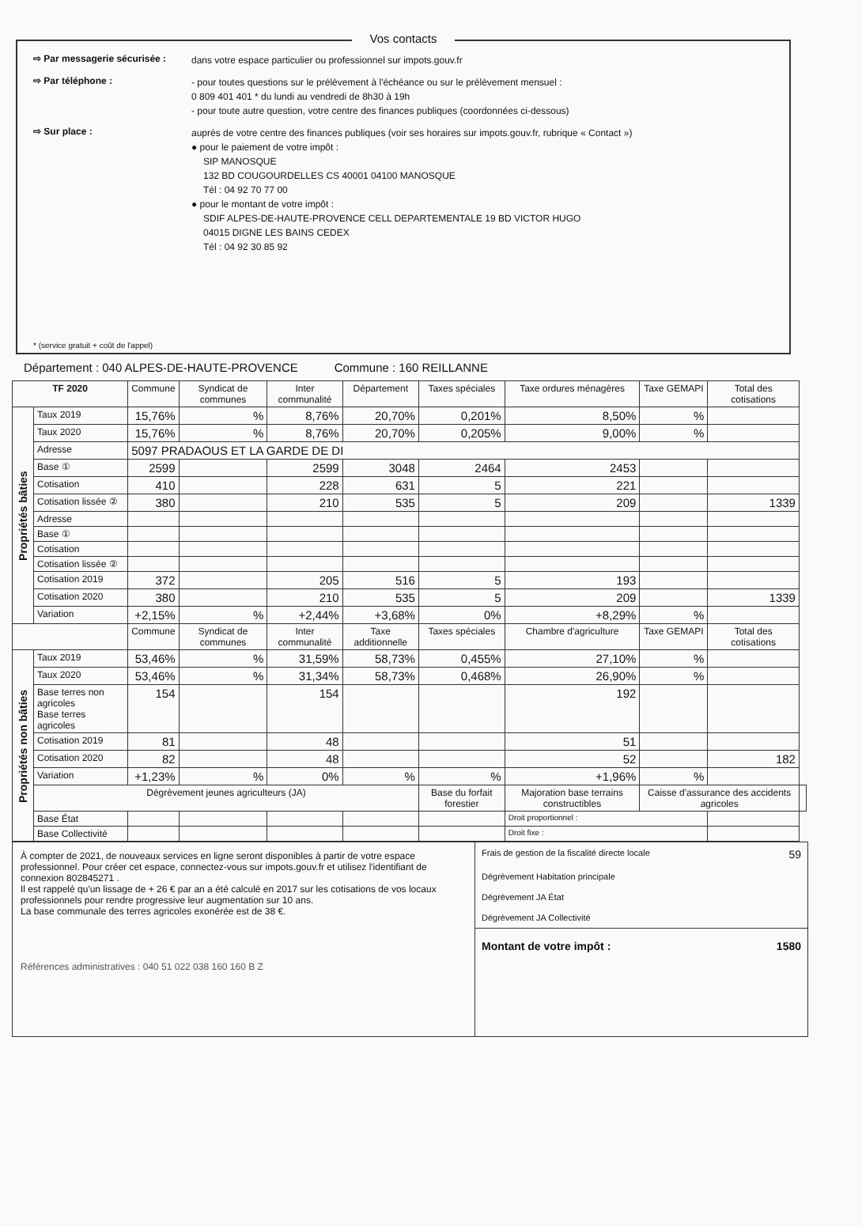Vos contacts
⇨ Par messagerie sécurisée :
dans votre espace particulier ou professionnel sur impots.gouv.fr
⇨ Par téléphone :
- pour toutes questions sur le prélèvement à l'échéance ou sur le prélèvement mensuel :
0 809 401 401 * du lundi au vendredi de 8h30 à 19h
- pour toute autre question, votre centre des finances publiques (coordonnées ci-dessous)
⇨ Sur place :
auprès de votre centre des finances publiques (voir ses horaires sur impots.gouv.fr, rubrique « Contact »)
● pour le paiement de votre impôt :
SIP MANOSQUE
132 BD COUGOURDELLES CS 40001 04100 MANOSQUE
Tél : 04 92 70 77 00
● pour le montant de votre impôt :
SDIF ALPES-DE-HAUTE-PROVENCE CELL DEPARTEMENTALE 19 BD VICTOR HUGO
04015 DIGNE LES BAINS CEDEX
Tél : 04 92 30 85 92
* (service gratuit + coût de l'appel)
Département : 040 ALPES-DE-HAUTE-PROVENCE Commune : 160 REILLANNE
| TF 2020 | | Commune | Syndicat de communes | Inter communalité | Département | Taxes spéciales | Taxe ordures ménagères | Taxe GEMAPI | Total des cotisations | |
| --- | --- | --- | --- | --- | --- | --- | --- | --- | --- | --- |
| Propriétés bâties | Taux 2019 | 15,76% | % | 8,76% | 20,70% | 0,201% | 8,50% | % | | |
| | Taux 2020 | 15,76% | % | 8,76% | 20,70% | 0,205% | 9,00% | % | | |
| | Adresse | 5097 PRADAOUS ET LA GARDE DE DI | | | | | | | | |
| | Base ① | 2599 | | 2599 | 3048 | 2464 | 2453 | | | |
| | Cotisation | 410 | | 228 | 631 | 5 | 221 | | | |
| | Cotisation lissée ② | 380 | | 210 | 535 | 5 | 209 | | 1339 | |
| | Adresse | | | | | | | | | |
| | Base ① | | | | | | | | | |
| | Cotisation | | | | | | | | | |
| | Cotisation lissée ② | | | | | | | | | |
| | Cotisation 2019 | 372 | | 205 | 516 | 5 | 193 | | | |
| | Cotisation 2020 | 380 | | 210 | 535 | 5 | 209 | | 1339 | |
| | Variation | +2,15% | % | +2,44% | +3,68% | 0% | +8,29% | % | | |
| | | Commune | Syndicat de communes | Inter communalité | Taxe additionnelle | Taxes spéciales | Chambre d'agriculture | Taxe GEMAPI | Total des cotisations | |
| Propriétés non bâties | Taux 2019 | 53,46% | % | 31,59% | 58,73% | 0,455% | 27,10% | % | | |
| | Taux 2020 | 53,46% | % | 31,34% | 58,73% | 0,468% | 26,90% | % | | |
| | Base terres non agricoles Base terres agricoles | 154 | | 154 | | | 192 | | | |
| | Cotisation 2019 | 81 | | 48 | | | 51 | | | |
| | Cotisation 2020 | 82 | | 48 | | | 52 | | 182 | |
| | Variation | +1,23% | % | 0% | % | % | +1,96% | % | | |
| | Dégrèvement jeunes agriculteurs (JA) | | | | | Base du forfait forestier | Majoration base terrains constructibles | Caisse d'assurance des accidents agricoles | | |
| | Base État | | | | | | Droit proportionnel : | | | |
| | Base Collectivité | | | | | | Droit fixe : | | | |
À compter de 2021, de nouveaux services en ligne seront disponibles à partir de votre espace professionnel. Pour créer cet espace, connectez-vous sur impots.gouv.fr et utilisez l'identifiant de connexion 802845271 .
Il est rappelé qu'un lissage de + 26 € par an a été calculé en 2017 sur les cotisations de vos locaux professionnels pour rendre progressive leur augmentation sur 10 ans.
La base communale des terres agricoles exonérée est de 38 €.
Références administratives : 040 51 022 038 160 160 B Z
Frais de gestion de la fiscalité directe locale 59
Dégrèvement Habitation principale
Dégrèvement JA État
Dégrèvement JA Collectivité
Montant de votre impôt : 1580